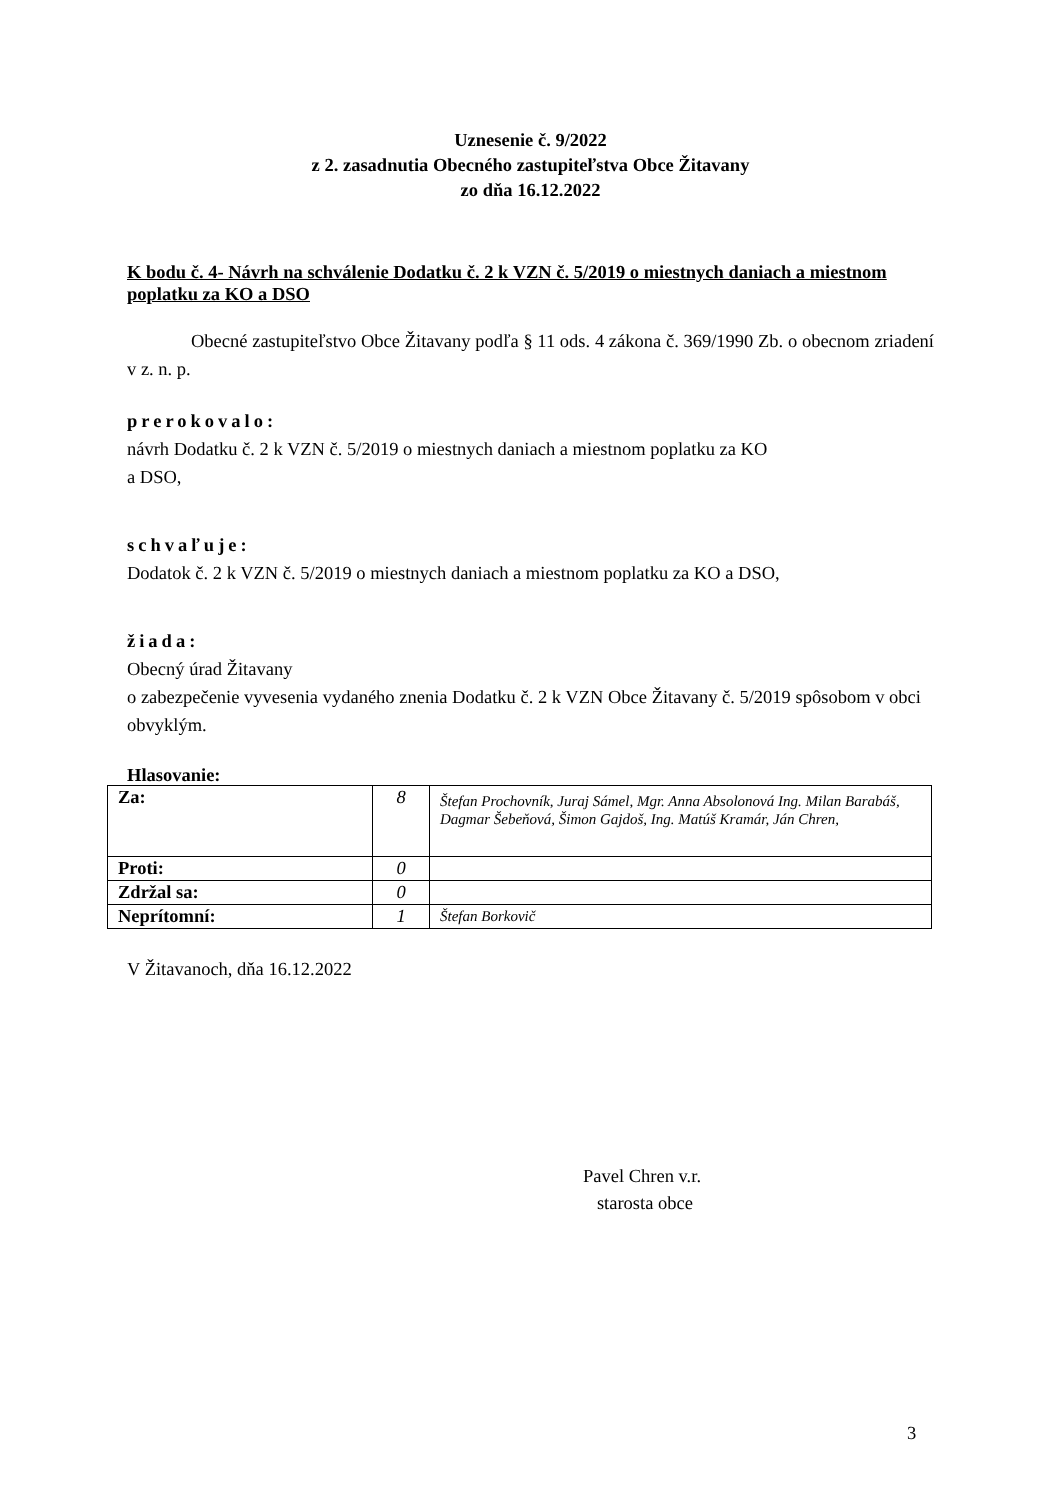Uznesenie č. 9/2022
z 2. zasadnutia Obecného zastupiteľstva Obce Žitavany
zo dňa 16.12.2022
K bodu č. 4- Návrh na schválenie Dodatku č. 2 k VZN č. 5/2019 o miestnych daniach a miestnom poplatku za KO a DSO
Obecné zastupiteľstvo Obce Žitavany podľa § 11 ods. 4 zákona č. 369/1990 Zb. o obecnom zriadení v z. n. p.
prerokovalo:
návrh Dodatku č. 2 k VZN č. 5/2019 o miestnych daniach a miestnom poplatku za KO
a DSO,
schvaľuje:
Dodatok č. 2 k VZN č. 5/2019 o miestnych daniach a miestnom poplatku za KO a DSO,
žiada:
Obecný úrad Žitavany
o zabezpečenie vyvesenia vydaného znenia Dodatku č. 2 k VZN Obce Žitavany č. 5/2019 spôsobom v obci obvyklým.
Hlasovanie:
| Za: | 8 | Štefan Prochovník, Juraj Sámel, Mgr. Anna Absolonová Ing. Milan Barabáš, Dagmar Šebeňová, Šimon Gajdoš, Ing. Matúš Kramár, Ján Chren, |
| Proti: | 0 | |
| Zdržal sa: | 0 | |
| Neprítomní: | 1 | Štefan Borkovič |
V Žitavanoch, dňa 16.12.2022
Pavel Chren v.r.
starosta obce
3